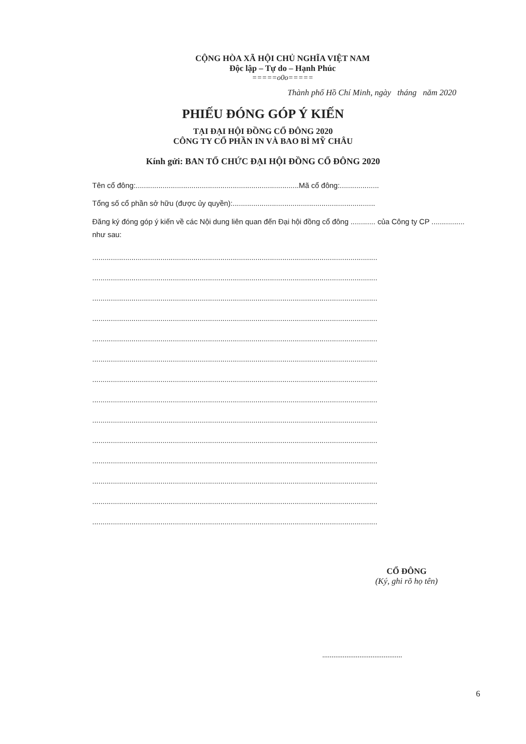CỘNG HÒA XÃ HỘI CHỦ NGHĨA VIỆT NAM
Độc lập – Tự do – Hạnh Phúc
=====o0o=====
Thành phố Hồ Chí Minh, ngày tháng năm 2020
PHIẾU ĐÓNG GÓP Ý KIẾN
TẠI ĐẠI HỘI ĐỒNG CỔ ĐÔNG 2020
CÔNG TY CỔ PHẦN IN VÀ BAO BÌ MỸ CHÂU
Kính gửi: BAN TỔ CHỨC ĐẠI HỘI ĐỒNG CỔ ĐÔNG 2020
Tên cổ đông:...............................................................................Mã cổ đông:...................
Tổng số cổ phần sở hữu (được ủy quyền):.....................................................................
Đăng ký đóng góp ý kiến về các Nội dung liên quan đến Đại hội đồng cổ đông ............ của Công ty CP ................ như sau:
..........................................................................................................................................
..........................................................................................................................................
..........................................................................................................................................
..........................................................................................................................................
..........................................................................................................................................
..........................................................................................................................................
..........................................................................................................................................
..........................................................................................................................................
..........................................................................................................................................
..........................................................................................................................................
..........................................................................................................................................
..........................................................................................................................................
..........................................................................................................................................
..........................................................................................................................................
CỔ ĐÔNG
(Ký, ghi rõ họ tên)
...........................................
6